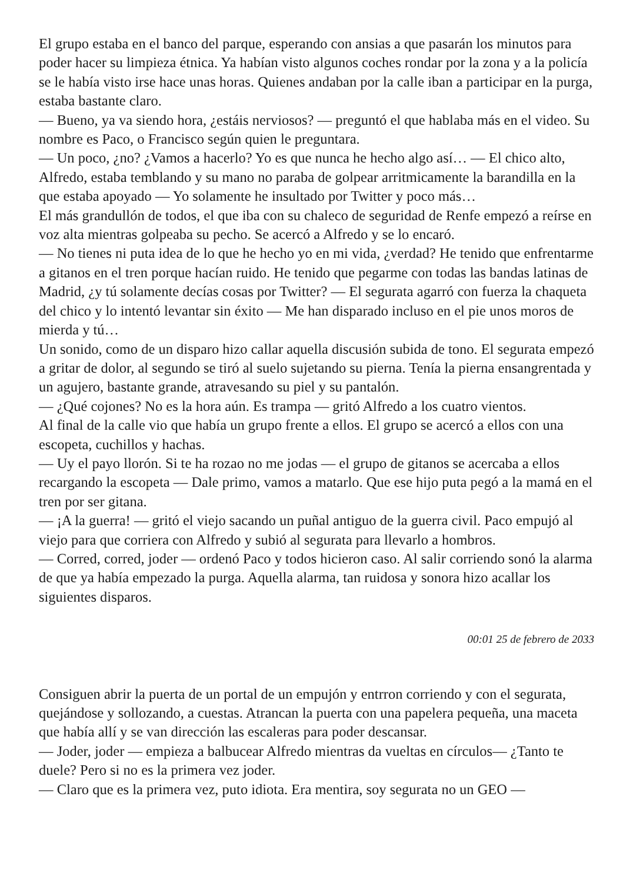El grupo estaba en el banco del parque, esperando con ansias a que pasarán los minutos para poder hacer su limpieza étnica. Ya habían visto algunos coches rondar por la zona y a la policía se le había visto irse hace unas horas. Quienes andaban por la calle iban a participar en la purga, estaba bastante claro.
— Bueno, ya va siendo hora, ¿estáis nerviosos? — preguntó el que hablaba más en el video. Su nombre es Paco, o Francisco según quien le preguntara.
— Un poco, ¿no? ¿Vamos a hacerlo? Yo es que nunca he hecho algo así… — El chico alto, Alfredo, estaba temblando y su mano no paraba de golpear arritmicamente la barandilla en la que estaba apoyado — Yo solamente he insultado por Twitter y poco más…
El más grandullón de todos, el que iba con su chaleco de seguridad de Renfe empezó a reírse en voz alta mientras golpeaba su pecho. Se acercó a Alfredo y se lo encaró.
— No tienes ni puta idea de lo que he hecho yo en mi vida, ¿verdad? He tenido que enfrentarme a gitanos en el tren porque hacían ruido. He tenido que pegarme con todas las bandas latinas de Madrid, ¿y tú solamente decías cosas por Twitter? — El segurata agarró con fuerza la chaqueta del chico y lo intentó levantar sin éxito — Me han disparado incluso en el pie unos moros de mierda y tú…
Un sonido, como de un disparo hizo callar aquella discusión subida de tono. El segurata empezó a gritar de dolor, al segundo se tiró al suelo sujetando su pierna. Tenía la pierna ensangrentada y un agujero, bastante grande, atravesando su piel y su pantalón.
— ¿Qué cojones? No es la hora aún. Es trampa — gritó Alfredo a los cuatro vientos.
Al final de la calle vio que había un grupo frente a ellos. El grupo se acercó a ellos con una escopeta, cuchillos y hachas.
— Uy el payo llorón. Si te ha rozao no me jodas — el grupo de gitanos se acercaba a ellos recargando la escopeta — Dale primo, vamos a matarlo. Que ese hijo puta pegó a la mamá en el tren por ser gitana.
— ¡A la guerra! — gritó el viejo sacando un puñal antiguo de la guerra civil. Paco empujó al viejo para que corriera con Alfredo y subió al segurata para llevarlo a hombros.
— Corred, corred, joder — ordenó Paco y todos hicieron caso. Al salir corriendo sonó la alarma de que ya había empezado la purga. Aquella alarma, tan ruidosa y sonora hizo acallar los siguientes disparos.
00:01 25 de febrero de 2033
Consiguen abrir la puerta de un portal de un empujón y entrron corriendo y con el segurata, quejándose y sollozando, a cuestas. Atrancan la puerta con una papelera pequeña, una maceta que había allí y se van dirección las escaleras para poder descansar.
— Joder, joder — empieza a balbucear Alfredo mientras da vueltas en círculos— ¿Tanto te duele? Pero si no es la primera vez joder.
— Claro que es la primera vez, puto idiota. Era mentira, soy segurata no un GEO —